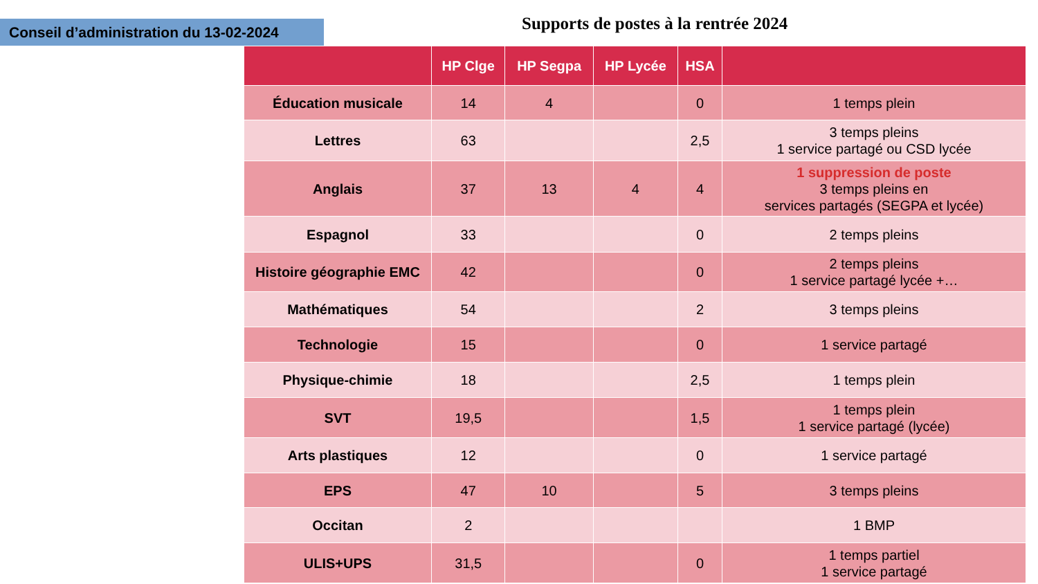Conseil d’administration du 13-02-2024
Supports de postes à la rentrée 2024
| | HP Clge | HP Segpa | HP Lycée | HSA | |
| --- | --- | --- | --- | --- | --- |
| Éducation musicale | 14 | 4 | | 0 | 1 temps plein |
| Lettres | 63 | | | 2,5 | 3 temps pleins 1 service partagé ou CSD lycée |
| Anglais | 37 | 13 | 4 | 4 | 1 suppression de poste 3 temps pleins en services partagés (SEGPA et lycée) |
| Espagnol | 33 | | | 0 | 2 temps pleins |
| Histoire géographie EMC | 42 | | | 0 | 2 temps pleins 1 service partagé lycée +… |
| Mathématiques | 54 | | | 2 | 3 temps pleins |
| Technologie | 15 | | | 0 | 1 service partagé |
| Physique-chimie | 18 | | | 2,5 | 1 temps plein |
| SVT | 19,5 | | | 1,5 | 1 temps plein 1 service partagé (lycée) |
| Arts plastiques | 12 | | | 0 | 1 service partagé |
| EPS | 47 | 10 | | 5 | 3 temps pleins |
| Occitan | 2 | | | | 1 BMP |
| ULIS+UPS | 31,5 | | | 0 | 1 temps partiel 1 service partagé |